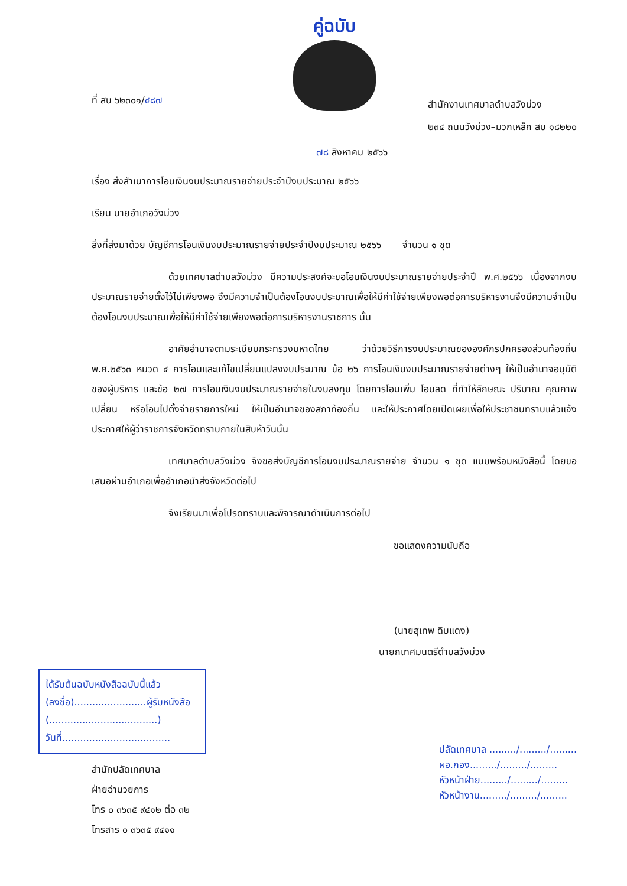คู่ฉบับ
ที่ สบ ๖๒๓๐๑/๔๘๗
สำนักงานเทศบาลตำบลวังม่วง
๒๓๔ ถนนวังม่วง–มวกเหล็ก สบ ๑๘๒๒๐
๗๘ สิงหาคม ๒๕๖๖
เรื่อง ส่งสำเนาการโอนเงินงบประมาณรายจ่ายประจำปีงบประมาณ ๒๕๖๖
เรียน นายอำเภอวังม่วง
สิ่งที่ส่งมาด้วย บัญชีการโอนเงินงบประมาณรายจ่ายประจำปีงบประมาณ ๒๕๖๖ จำนวน ๑ ชุด
ด้วยเทศบาลตำบลวังม่วง มีความประสงค์จะขอโอนเงินงบประมาณรายจ่ายประจำปี พ.ศ.๒๕๖๖ เนื่องจากงบประมาณรายจ่ายตั้งไว้ไม่เพียงพอ จึงมีความจำเป็นต้องโอนงบประมาณเพื่อให้มีค่าใช้จ่ายเพียงพอต่อการบริหารงานจึงมีความจำเป็นต้องโอนงบประมาณเพื่อให้มีค่าใช้จ่ายเพียงพอต่อการบริหารงานราชการ นั้น
อาศัยอำนาจตามระเบียบกระทรวงมหาดไทย ว่าด้วยวิธีการงบประมาณขององค์กรปกครองส่วนท้องถิ่น พ.ศ.๒๕๖๓ หมวด ๔ การโอนและแก้ไขเปลี่ยนแปลงงบประมาณ ข้อ ๒๖ การโอนเงินงบประมาณรายจ่ายต่างๆ ให้เป็นอำนาจอนุมัติของผู้บริหาร และข้อ ๒๗ การโอนเงินงบประมาณรายจ่ายในงบลงทุน โดยการโอนเพิ่ม โอนลด ที่ทำให้ลักษณะ ปริมาณ คุณภาพเปลี่ยน หรือโอนไปตั้งจ่ายรายการใหม่ ให้เป็นอำนาจของสภาท้องถิ่น และให้ประกาศโดยเปิดเผยเพื่อให้ประชาชนทราบแล้วแจ้งประกาศให้ผู้ว่าราชการจังหวัดทราบภายในสิบห้าวันนั้น
เทศบาลตำบลวังม่วง จึงขอส่งบัญชีการโอนงบประมาณรายจ่าย จำนวน ๑ ชุด แนบพร้อมหนังสือนี้ โดยขอเสนอผ่านอำเภอเพื่ออำเภอนำส่งจังหวัดต่อไป
จึงเรียนมาเพื่อโปรดทราบและพิจารณาดำเนินการต่อไป
ขอแสดงความนับถือ
(นายสุเทพ ดิบแดง)
นายกเทศมนตรีตำบลวังม่วง
ได้รับต้นฉบับหนังสือฉบับนี้แล้ว
(ลงชื่อ)........................ผู้รับหนังสือ
(....................................)
วันที่....................................
ปลัดเทศบาล ........./........./.........
ผอ.กอง........./........./.........
หัวหน้าฝ่าย........./........./.........
หัวหน้างาน........./........./.........
สำนักปลัดเทศบาล
ฝ่ายอำนวยการ
โทร ๐ ๓๖๓๕ ๙๔๑๒ ต่อ ๓๒
โทรสาร ๐ ๓๖๓๕ ๙๔๑๑